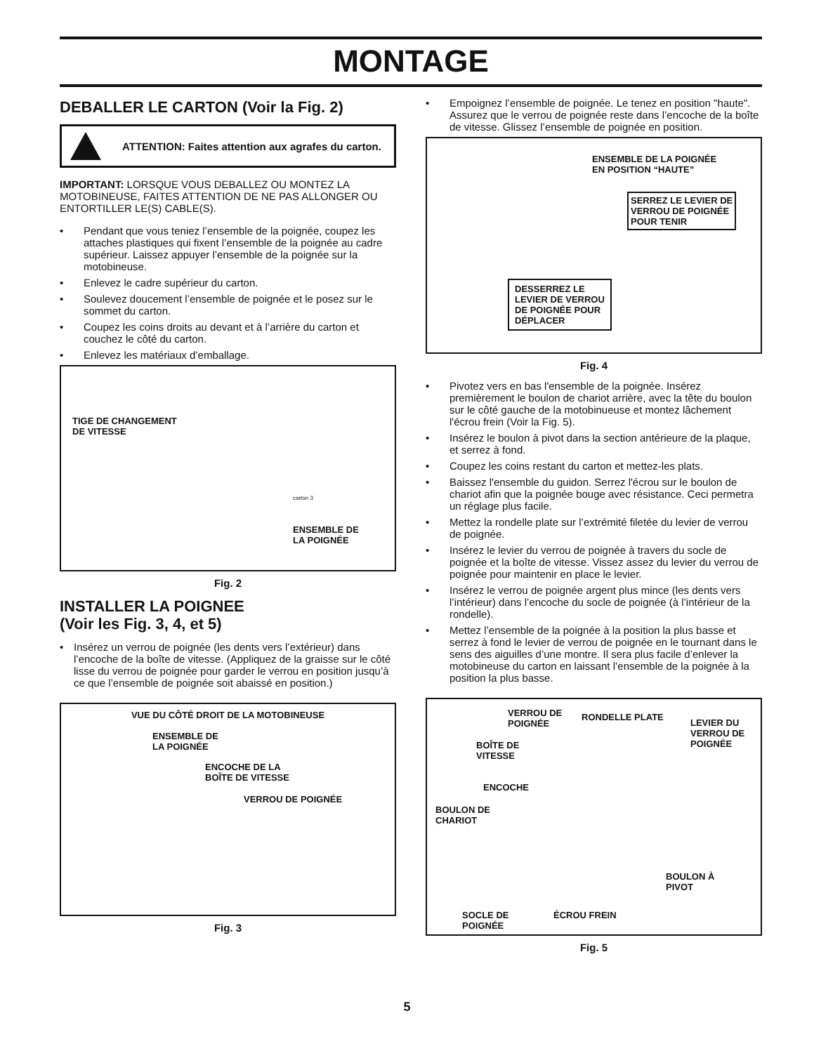MONTAGE
DEBALLER LE CARTON (Voir la Fig. 2)
ATTENTION: Faites attention aux agrafes du carton.
IMPORTANT: LORSQUE VOUS DEBALLEZ OU MONTEZ LA MOTOBINEUSE, FAITES ATTENTION DE NE PAS ALLONGER OU ENTORTILLER LE(S) CABLE(S).
• Pendant que vous teniez l’ensemble de la poignée, coupez les attaches plastiques qui fixent l’ensemble de la poignée au cadre supérieur. Laissez appuyer l’ensemble de la poignée sur la motobineuse.
• Enlevez le cadre supérieur du carton.
• Soulevez doucement l’ensemble de poignée et le posez sur le sommet du carton.
• Coupez les coins droits au devant et à l’arrière du carton et couchez le côté du carton.
• Enlevez les matériaux d’emballage.
TIGE DE CHANGEMENT
DE VITESSE
carton 3
ENSEMBLE DE
LA POIGNÉE
Fig. 2
INSTALLER LA POIGNEE
(Voir les Fig. 3, 4, et 5)
• Insérez un verrou de poignée (les dents vers l’extérieur) dans l’encoche de la boîte de vitesse. (Appliquez de la graisse sur le côté lisse du verrou de poignée pour garder le verrou en position jusqu’à ce que l’ensemble de poignée soit abaissé en position.)
VUE DU CÔTÉ DROIT DE LA MOTOBINEUSE
ENSEMBLE DE
LA POIGNÉE
ENCOCHE DE LA
BOÎTE DE VITESSE
VERROU DE POIGNÉE
Fig. 3
• Empoignez l’ensemble de poignée. Le tenez en position "haute". Assurez que le verrou de poignée reste dans l’encoche de la boîte de vitesse. Glissez l’ensemble de poignée en position.
ENSEMBLE DE LA POIGNÉE
EN POSITION “HAUTE”
SERREZ LE LEVIER DE
VERROU DE POIGNÉE
POUR TENIR
DESSERREZ LE
LEVIER DE VERROU
DE POIGNÉE POUR
DÉPLACER
Fig. 4
• Pivotez vers en bas l'ensemble de la poignée. Insérez premièrement le boulon de chariot arrière, avec la tête du boulon sur le côté gauche de la motobinueuse et montez lâchement l'écrou frein (Voir la Fig. 5).
• Insérez le boulon à pivot dans la section antérieure de la plaque, et serrez à fond.
• Coupez les coins restant du carton et mettez-les plats.
• Baissez l'ensemble du guidon. Serrez l'écrou sur le boulon de chariot afin que la poignée bouge avec résistance. Ceci permetra un réglage plus facile.
• Mettez la rondelle plate sur l’extrémité filetée du levier de verrou de poignée.
• Insérez le levier du verrou de poignée à travers du socle de poignée et la boîte de vitesse. Vissez assez du levier du verrou de poignée pour maintenir en place le levier.
• Insérez le verrou de poignée argent plus mince (les dents vers l’intérieur) dans l’encoche du socle de poignée (à l’intérieur de la rondelle).
• Mettez l’ensemble de la poignée à la position la plus basse et serrez à fond le levier de verrou de poignée en le tournant dans le sens des aiguilles d’une montre. Il sera plus facile d’enlever la motobineuse du carton en laissant l’ensemble de la poignée à la position la plus basse.
VERROU DE
POIGNÉE
RONDELLE PLATE
LEVIER DU
VERROU DE
POIGNÉE
BOÎTE DE
VITESSE
ENCOCHE
BOULON DE
CHARIOT
BOULON À
PIVOT
SOCLE DE
POIGNÉE
ÉCROU FREIN
Fig. 5
5